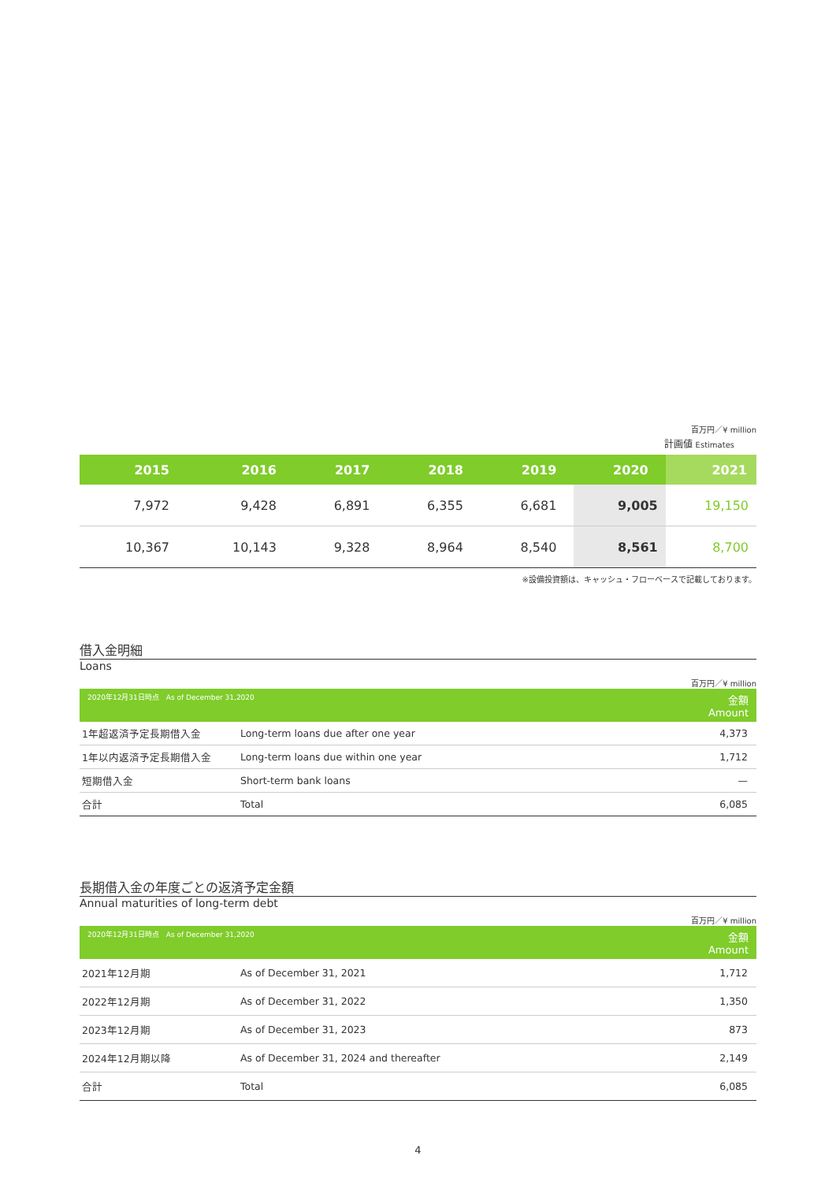百万円／¥ million
計画値 Estimates
| 2015 | 2016 | 2017 | 2018 | 2019 | 2020 | 2021 |
| --- | --- | --- | --- | --- | --- | --- |
| 7,972 | 9,428 | 6,891 | 6,355 | 6,681 | 9,005 | 19,150 |
| 10,367 | 10,143 | 9,328 | 8,964 | 8,540 | 8,561 | 8,700 |
※設備投資額は、キャッシュ・フローベースで記載しております。
借入金明細
Loans
百万円／¥ million
| 2020年12月31日時点 As of December 31,2020 | | 金額 Amount |
| --- | --- | --- |
| 1年超返済予定長期借入金 | Long-term loans due after one year | 4,373 |
| 1年以内返済予定長期借入金 | Long-term loans due within one year | 1,712 |
| 短期借入金 | Short-term bank loans | — |
| 合計 | Total | 6,085 |
長期借入金の年度ごとの返済予定金額
Annual maturities of long-term debt
百万円／¥ million
| 2020年12月31日時点 As of December 31,2020 | | 金額 Amount |
| --- | --- | --- |
| 2021年12月期 | As of December 31, 2021 | 1,712 |
| 2022年12月期 | As of December 31, 2022 | 1,350 |
| 2023年12月期 | As of December 31, 2023 | 873 |
| 2024年12月期以降 | As of December 31, 2024 and thereafter | 2,149 |
| 合計 | Total | 6,085 |
4